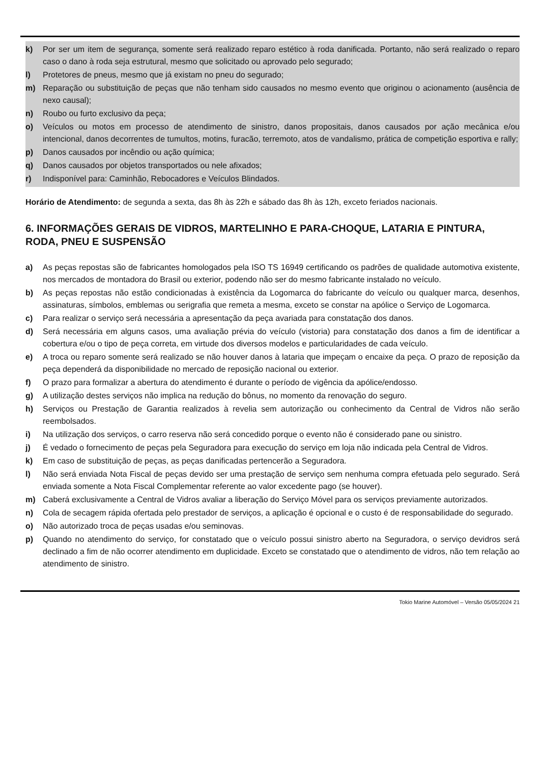k) Por ser um item de segurança, somente será realizado reparo estético à roda danificada. Portanto, não será realizado o reparo caso o dano à roda seja estrutural, mesmo que solicitado ou aprovado pelo segurado;
l) Protetores de pneus, mesmo que já existam no pneu do segurado;
m) Reparação ou substituição de peças que não tenham sido causados no mesmo evento que originou o acionamento (ausência de nexo causal);
n) Roubo ou furto exclusivo da peça;
o) Veículos ou motos em processo de atendimento de sinistro, danos propositais, danos causados por ação mecânica e/ou intencional, danos decorrentes de tumultos, motins, furacão, terremoto, atos de vandalismo, prática de competição esportiva e rally;
p) Danos causados por incêndio ou ação química;
q) Danos causados por objetos transportados ou nele afixados;
r) Indisponível para: Caminhão, Rebocadores e Veículos Blindados.
Horário de Atendimento: de segunda a sexta, das 8h às 22h e sábado das 8h às 12h, exceto feriados nacionais.
6. INFORMAÇÕES GERAIS DE VIDROS, MARTELINHO E PARA-CHOQUE, LATARIA E PINTURA, RODA, PNEU E SUSPENSÃO
a) As peças repostas são de fabricantes homologados pela ISO TS 16949 certificando os padrões de qualidade automotiva existente, nos mercados de montadora do Brasil ou exterior, podendo não ser do mesmo fabricante instalado no veículo.
b) As peças repostas não estão condicionadas à existência da Logomarca do fabricante do veículo ou qualquer marca, desenhos, assinaturas, símbolos, emblemas ou serigrafia que remeta a mesma, exceto se constar na apólice o Serviço de Logomarca.
c) Para realizar o serviço será necessária a apresentação da peça avariada para constatação dos danos.
d) Será necessária em alguns casos, uma avaliação prévia do veículo (vistoria) para constatação dos danos a fim de identificar a cobertura e/ou o tipo de peça correta, em virtude dos diversos modelos e particularidades de cada veículo.
e) A troca ou reparo somente será realizado se não houver danos à lataria que impeçam o encaixe da peça. O prazo de reposição da peça dependerá da disponibilidade no mercado de reposição nacional ou exterior.
f) O prazo para formalizar a abertura do atendimento é durante o período de vigência da apólice/endosso.
g) A utilização destes serviços não implica na redução do bônus, no momento da renovação do seguro.
h) Serviços ou Prestação de Garantia realizados à revelia sem autorização ou conhecimento da Central de Vidros não serão reembolsados.
i) Na utilização dos serviços, o carro reserva não será concedido porque o evento não é considerado pane ou sinistro.
j) É vedado o fornecimento de peças pela Seguradora para execução do serviço em loja não indicada pela Central de Vidros.
k) Em caso de substituição de peças, as peças danificadas pertencerão a Seguradora.
l) Não será enviada Nota Fiscal de peças devido ser uma prestação de serviço sem nenhuma compra efetuada pelo segurado. Será enviada somente a Nota Fiscal Complementar referente ao valor excedente pago (se houver).
m) Caberá exclusivamente a Central de Vidros avaliar a liberação do Serviço Móvel para os serviços previamente autorizados.
n) Cola de secagem rápida ofertada pelo prestador de serviços, a aplicação é opcional e o custo é de responsabilidade do segurado.
o) Não autorizado troca de peças usadas e/ou seminovas.
p) Quando no atendimento do serviço, for constatado que o veículo possui sinistro aberto na Seguradora, o serviço devidros será declinado a fim de não ocorrer atendimento em duplicidade. Exceto se constatado que o atendimento de vidros, não tem relação ao atendimento de sinistro.
Tokio Marine Automóvel – Versão 05/05/2024 21